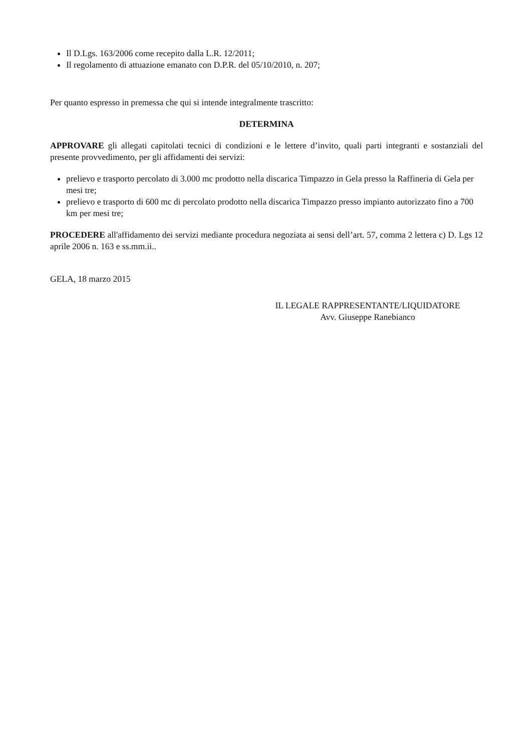Il D.Lgs. 163/2006 come recepito dalla L.R. 12/2011;
Il regolamento di attuazione emanato con D.P.R. del 05/10/2010, n. 207;
Per quanto espresso in premessa che qui si intende integralmente trascritto:
DETERMINA
APPROVARE gli allegati capitolati tecnici di condizioni e le lettere d’invito, quali parti integranti e sostanziali del presente provvedimento, per gli affidamenti dei servizi:
prelievo e trasporto percolato di 3.000 mc prodotto nella discarica Timpazzo in Gela presso la Raffineria di Gela per mesi tre;
prelievo e trasporto di 600 mc di percolato prodotto nella discarica Timpazzo presso impianto autorizzato fino a 700 km per mesi tre;
PROCEDERE all'affidamento dei servizi mediante procedura negoziata ai sensi dell’art. 57, comma 2 lettera c) D. Lgs 12 aprile 2006 n. 163 e ss.mm.ii..
GELA, 18 marzo 2015
IL LEGALE RAPPRESENTANTE/LIQUIDATORE
Avv. Giuseppe Ranebianco